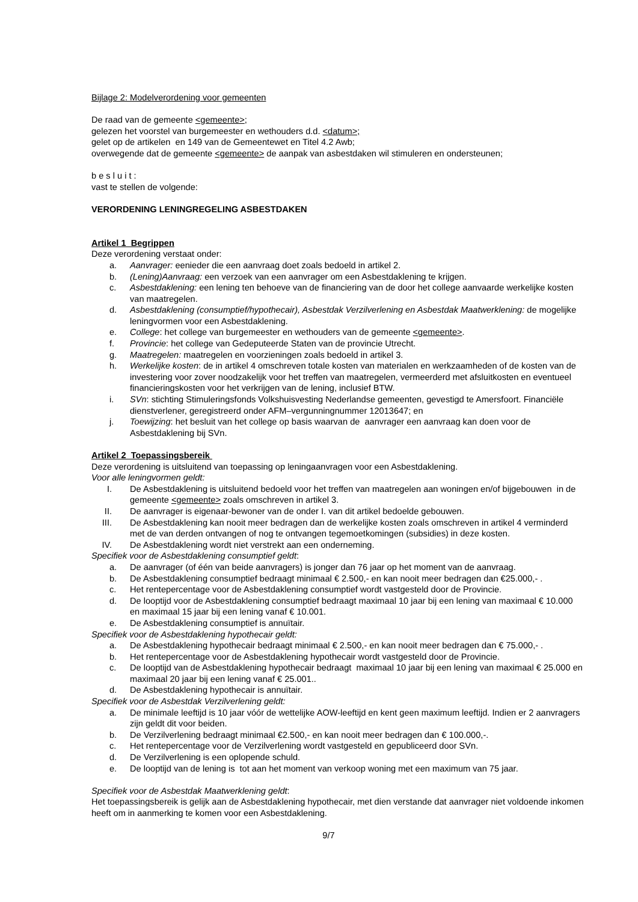Bijlage 2: Modelverordening voor gemeenten
De raad van de gemeente <gemeente>;
gelezen het voorstel van burgemeester en wethouders d.d. <datum>;
gelet op de artikelen en 149 van de Gemeentewet en Titel 4.2 Awb;
overwegende dat de gemeente <gemeente> de aanpak van asbestdaken wil stimuleren en ondersteunen;
b e s l u i t :
vast te stellen de volgende:
VERORDENING LENINGREGELING ASBESTDAKEN
Artikel 1 Begrippen
Deze verordening verstaat onder:
a. Aanvrager: eenieder die een aanvraag doet zoals bedoeld in artikel 2.
b. (Lening)Aanvraag: een verzoek van een aanvrager om een Asbestdaklening te krijgen.
c. Asbestdaklening: een lening ten behoeve van de financiering van de door het college aanvaarde werkelijke kosten van maatregelen.
d. Asbestdaklening (consumptief/hypothecair), Asbestdak Verzilverlening en Asbestdak Maatwerklening: de mogelijke leningvormen voor een Asbestdaklening.
e. College: het college van burgemeester en wethouders van de gemeente <gemeente>.
f. Provincie: het college van Gedeputeerde Staten van de provincie Utrecht.
g. Maatregelen: maatregelen en voorzieningen zoals bedoeld in artikel 3.
h. Werkelijke kosten: de in artikel 4 omschreven totale kosten van materialen en werkzaamheden of de kosten van de investering voor zover noodzakelijk voor het treffen van maatregelen, vermeerderd met afsluitkosten en eventueel financieringskosten voor het verkrijgen van de lening, inclusief BTW.
i. SVn: stichting Stimuleringsfonds Volkshuisvesting Nederlandse gemeenten, gevestigd te Amersfoort. Financiële dienstverlener, geregistreerd onder AFM–vergunningnummer 12013647; en
j. Toewijzing: het besluit van het college op basis waarvan de aanvrager een aanvraag kan doen voor de Asbestdaklening bij SVn.
Artikel 2 Toepassingsbereik
Deze verordening is uitsluitend van toepassing op leningaanvragen voor een Asbestdaklening.
Voor alle leningvormen geldt:
I. De Asbestdaklening is uitsluitend bedoeld voor het treffen van maatregelen aan woningen en/of bijgebouwen in de gemeente <gemeente> zoals omschreven in artikel 3.
II. De aanvrager is eigenaar-bewoner van de onder I. van dit artikel bedoelde gebouwen.
III. De Asbestdaklening kan nooit meer bedragen dan de werkelijke kosten zoals omschreven in artikel 4 verminderd met de van derden ontvangen of nog te ontvangen tegemoetkomingen (subsidies) in deze kosten.
IV. De Asbestdaklening wordt niet verstrekt aan een onderneming.
Specifiek voor de Asbestdaklening consumptief geldt:
a. De aanvrager (of één van beide aanvragers) is jonger dan 76 jaar op het moment van de aanvraag.
b. De Asbestdaklening consumptief bedraagt minimaal € 2.500,- en kan nooit meer bedragen dan €25.000,- .
c. Het rentepercentage voor de Asbestdaklening consumptief wordt vastgesteld door de Provincie.
d. De looptijd voor de Asbestdaklening consumptief bedraagt maximaal 10 jaar bij een lening van maximaal € 10.000 en maximaal 15 jaar bij een lening vanaf € 10.001.
e. De Asbestdaklening consumptief is annuïtair.
Specifiek voor de Asbestdaklening hypothecair geldt:
a. De Asbestdaklening hypothecair bedraagt minimaal € 2.500,- en kan nooit meer bedragen dan € 75.000,- .
b. Het rentepercentage voor de Asbestdaklening hypothecair wordt vastgesteld door de Provincie.
c. De looptijd van de Asbestdaklening hypothecair bedraagt maximaal 10 jaar bij een lening van maximaal € 25.000 en maximaal 20 jaar bij een lening vanaf € 25.001..
d. De Asbestdaklening hypothecair is annuïtair.
Specifiek voor de Asbestdak Verzilverlening geldt:
a. De minimale leeftijd is 10 jaar vóór de wettelijke AOW-leeftijd en kent geen maximum leeftijd. Indien er 2 aanvragers zijn geldt dit voor beiden.
b. De Verzilverlening bedraagt minimaal €2.500,- en kan nooit meer bedragen dan € 100.000,-.
c. Het rentepercentage voor de Verzilverlening wordt vastgesteld en gepubliceerd door SVn.
d. De Verzilverlening is een oplopende schuld.
e. De looptijd van de lening is tot aan het moment van verkoop woning met een maximum van 75 jaar.
Specifiek voor de Asbestdak Maatwerklening geldt:
Het toepassingsbereik is gelijk aan de Asbestdaklening hypothecair, met dien verstande dat aanvrager niet voldoende inkomen heeft om in aanmerking te komen voor een Asbestdaklening.
9/7